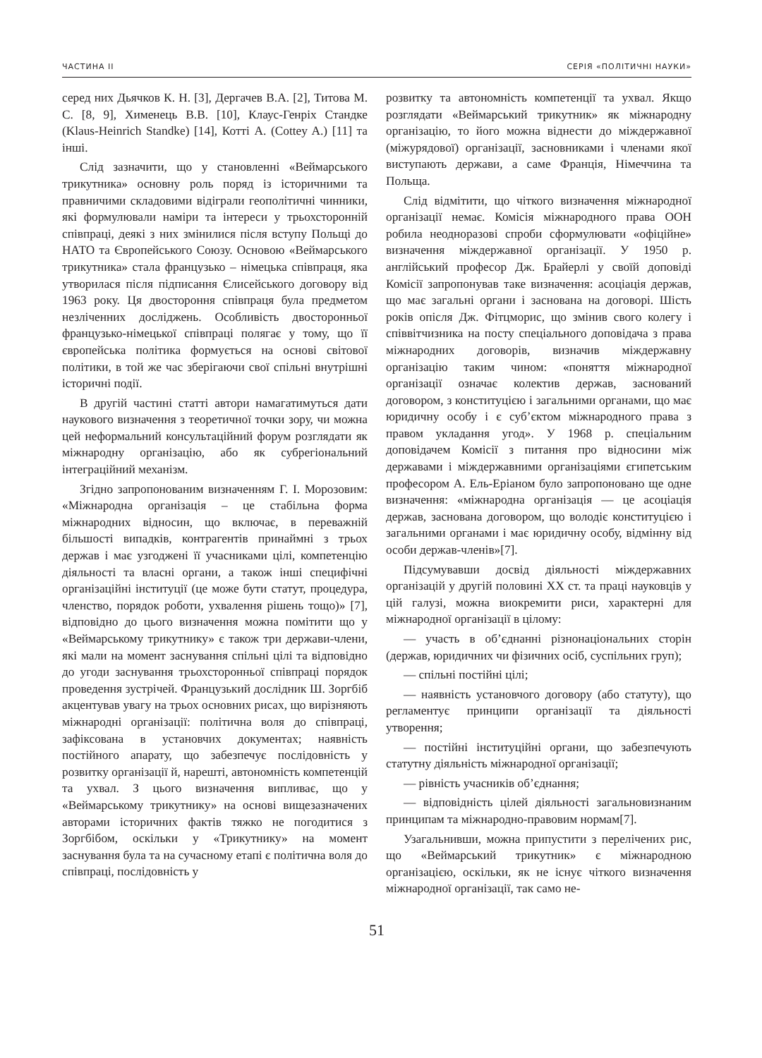ЧАСТИНА II СЕРІЯ «ПОЛІТИЧНІ НАУКИ»
серед них Дьячков К. Н. [3], Дергачев В.А. [2], Титова М. С. [8, 9], Хименець В.В. [10], Клаус-Генріх Стандке (Klaus-Heinrich Standke) [14], Котті А. (Cottey A.) [11] та інші.
Слід зазначити, що у становленні «Веймарського трикутника» основну роль поряд із історичними та правничими складовими відіграли геополітичні чинники, які формулювали наміри та інтереси у трьохсторонній співпраці, деякі з них змінилися після вступу Польщі до НАТО та Європейського Союзу. Основою «Веймарського трикутника» стала французько – німецька співпраця, яка утворилася після підписання Єлисейського договору від 1963 року. Ця двостороння співпраця була предметом незліченних досліджень. Особливість двосторонньої французько-німецької співпраці полягає у тому, що її європейська політика формується на основі світової політики, в той же час зберігаючи свої спільні внутрішні історичні події.
В другій частині статті автори намагатимуться дати наукового визначення з теоретичної точки зору, чи можна цей неформальний консультаційний форум розглядати як міжнародну організацію, або як субрегіональний інтеграційний механізм.
Згідно запропонованим визначенням Г. І. Морозовим: «Міжнародна організація – це стабільна форма міжнародних відносин, що включає, в переважній більшості випадків, контрагентів принаймні з трьох держав і має узгоджені її учасниками цілі, компетенцію діяльності та власні органи, а також інші специфічні організаційні інституції (це може бути статут, процедура, членство, порядок роботи, ухвалення рішень тощо)» [7], відповідно до цього визначення можна помітити що у «Веймарському трикутнику» є також три держави-члени, які мали на момент заснування спільні цілі та відповідно до угоди заснування трьохсторонньої співпраці порядок проведення зустрічей. Французький дослідник Ш. Зоргбіб акцентував увагу на трьох основних рисах, що вирізняють міжнародні організації: політична воля до співпраці, зафіксована в установчих документах; наявність постійного апарату, що забезпечує послідовність у розвитку організації й, нарешті, автономність компетенцій та ухвал. З цього визначення випливає, що у «Веймарському трикутнику» на основі вищезазначених авторами історичних фактів тяжко не погодитися з Зоргбібом, оскільки у «Трикутнику» на момент заснування була та на сучасному етапі є політична воля до співпраці, послідовність у
розвитку та автономність компетенції та ухвал. Якщо розглядати «Веймарський трикутник» як міжнародну організацію, то його можна віднести до міждержавної (міжурядової) організації, засновниками і членами якої виступають держави, а саме Франція, Німеччина та Польща.
Слід відмітити, що чіткого визначення міжнародної організації немає. Комісія міжнародного права ООН робила неодноразові спроби сформулювати «офіційне» визначення міждержавної організації. У 1950 р. англійський професор Дж. Брайерлі у своїй доповіді Комісії запропонував таке визначення: асоціація держав, що має загальні органи і заснована на договорі. Шість років опісля Дж. Фітцморис, що змінив свого колегу і співвітчизника на посту спеціального доповідача з права міжнародних договорів, визначив міждержавну організацію таким чином: «поняття міжнародної організації означає колектив держав, заснований договором, з конституцією і загальними органами, що має юридичну особу і є суб’єктом міжнародного права з правом укладання угод». У 1968 р. спеціальним доповідачем Комісії з питання про відносини між державами і міждержавними організаціями єгипетським професором А. Ель-Еріаном було запропоновано ще одне визначення: «міжнародна організація — це асоціація держав, заснована договором, що володіє конституцією і загальними органами і має юридичну особу, відмінну від особи держав-членів»[7].
Підсумувавши досвід діяльності міждержавних організацій у другій половині XX ст. та праці науковців у цій галузі, можна виокремити риси, характерні для міжнародної організації в цілому:
— участь в об’єднанні різнонаціональних сторін (держав, юридичних чи фізичних осіб, суспільних груп);
— спільні постійні цілі;
— наявність установчого договору (або статуту), що регламентує принципи організації та діяльності утворення;
— постійні інституційні органи, що забезпечують статутну діяльність міжнародної організації;
— рівність учасників об’єднання;
— відповідність цілей діяльності загальновизнаним принципам та міжнародно-правовим нормам[7].
Узагальнивши, можна припустити з перелічених рис, що «Веймарський трикутник» є міжнародною організацією, оскільки, як не існує чіткого визначення міжнародної організації, так само не-
51